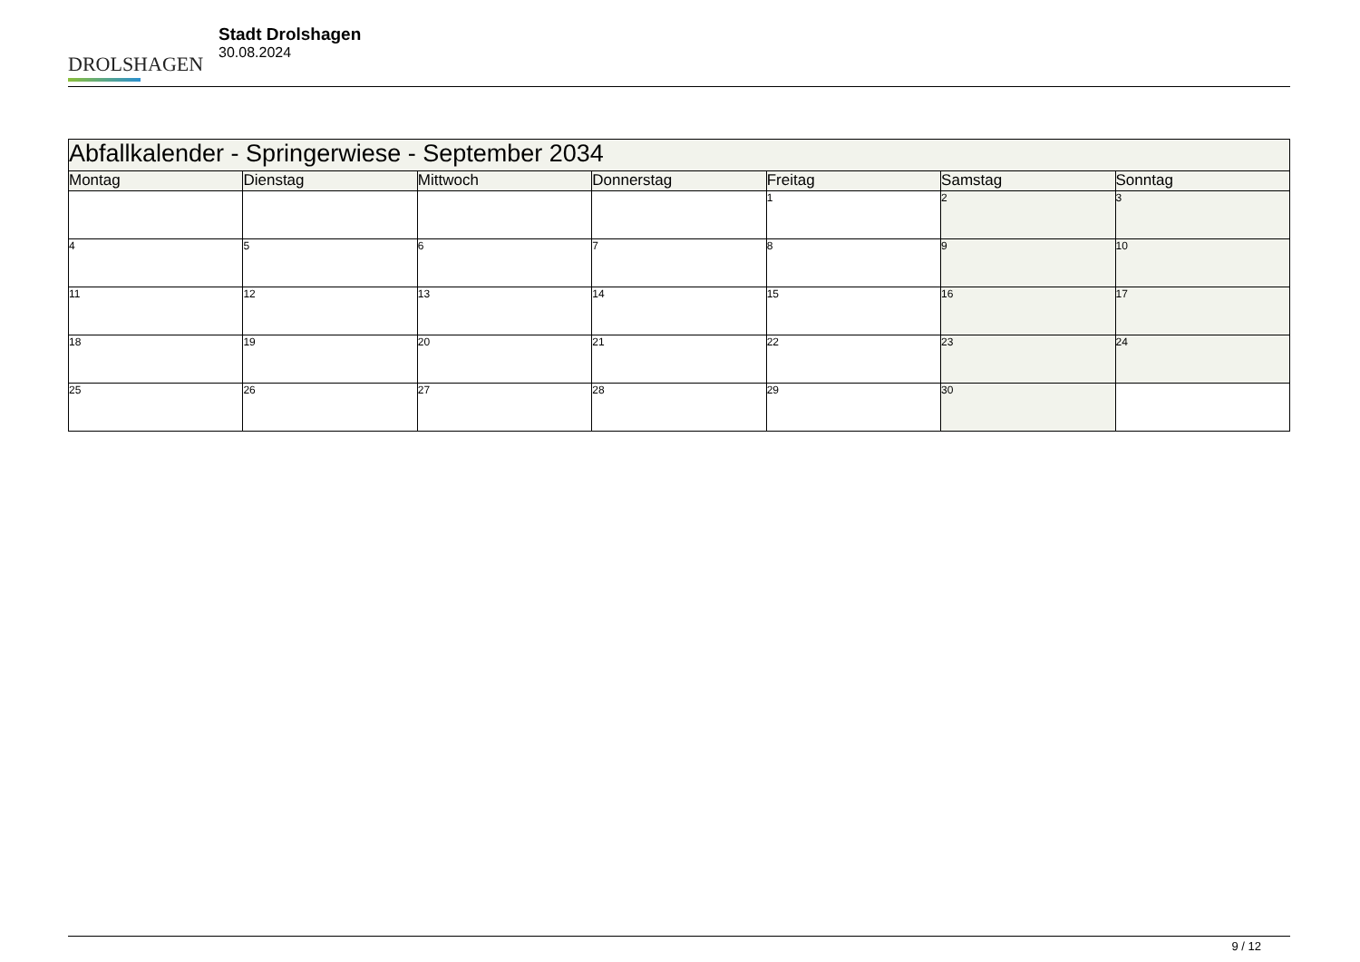DROLSHAGEN
Stadt Drolshagen
30.08.2024
| Abfallkalender - Springerwiese - September 2034 | | | | | | |
| --- | --- | --- | --- | --- | --- | --- |
| Montag | Dienstag | Mittwoch | Donnerstag | Freitag | Samstag | Sonntag |
| | | | | 1 | 2 | 3 |
| 4 | 5 | 6 | 7 | 8 | 9 | 10 |
| 11 | 12 | 13 | 14 | 15 | 16 | 17 |
| 18 | 19 | 20 | 21 | 22 | 23 | 24 |
| 25 | 26 | 27 | 28 | 29 | 30 | |
9 / 12